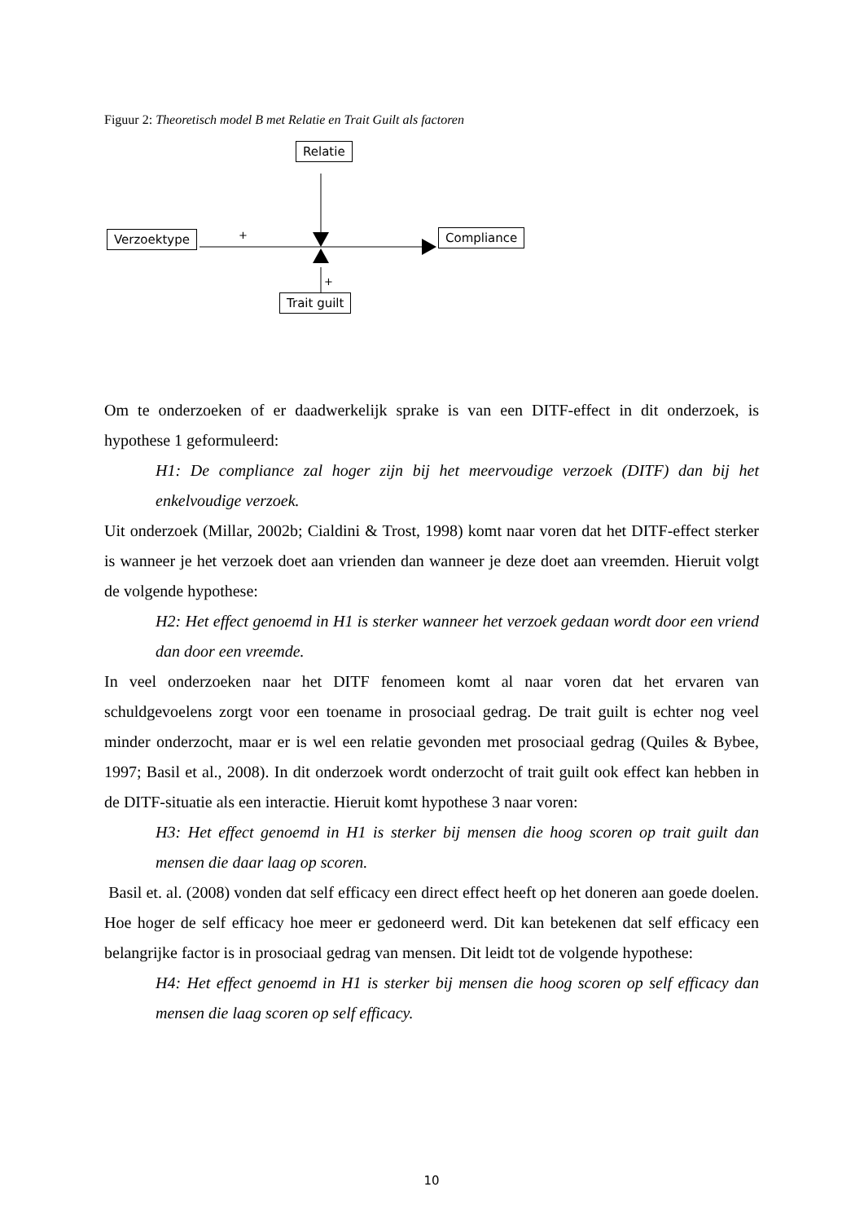Figuur 2: Theoretisch model B met Relatie en Trait Guilt als factoren
Relatie
Verzoektype Compliance
Trait guilt
+
+
Om te onderzoeken of er daadwerkelijk sprake is van een DITF-effect in dit onderzoek, is hypothese 1 geformuleerd:
H1: De compliance zal hoger zijn bij het meervoudige verzoek (DITF) dan bij het enkelvoudige verzoek.
Uit onderzoek (Millar, 2002b; Cialdini & Trost, 1998) komt naar voren dat het DITF-effect sterker is wanneer je het verzoek doet aan vrienden dan wanneer je deze doet aan vreemden. Hieruit volgt de volgende hypothese:
H2: Het effect genoemd in H1 is sterker wanneer het verzoek gedaan wordt door een vriend dan door een vreemde.
In veel onderzoeken naar het DITF fenomeen komt al naar voren dat het ervaren van schuldgevoelens zorgt voor een toename in prosociaal gedrag. De trait guilt is echter nog veel minder onderzocht, maar er is wel een relatie gevonden met prosociaal gedrag (Quiles & Bybee, 1997; Basil et al., 2008). In dit onderzoek wordt onderzocht of trait guilt ook effect kan hebben in de DITF-situatie als een interactie. Hieruit komt hypothese 3 naar voren:
H3: Het effect genoemd in H1 is sterker bij mensen die hoog scoren op trait guilt dan mensen die daar laag op scoren.
Basil et. al. (2008) vonden dat self efficacy een direct effect heeft op het doneren aan goede doelen. Hoe hoger de self efficacy hoe meer er gedoneerd werd. Dit kan betekenen dat self efficacy een belangrijke factor is in prosociaal gedrag van mensen. Dit leidt tot de volgende hypothese:
H4: Het effect genoemd in H1 is sterker bij mensen die hoog scoren op self efficacy dan mensen die laag scoren op self efficacy.
10